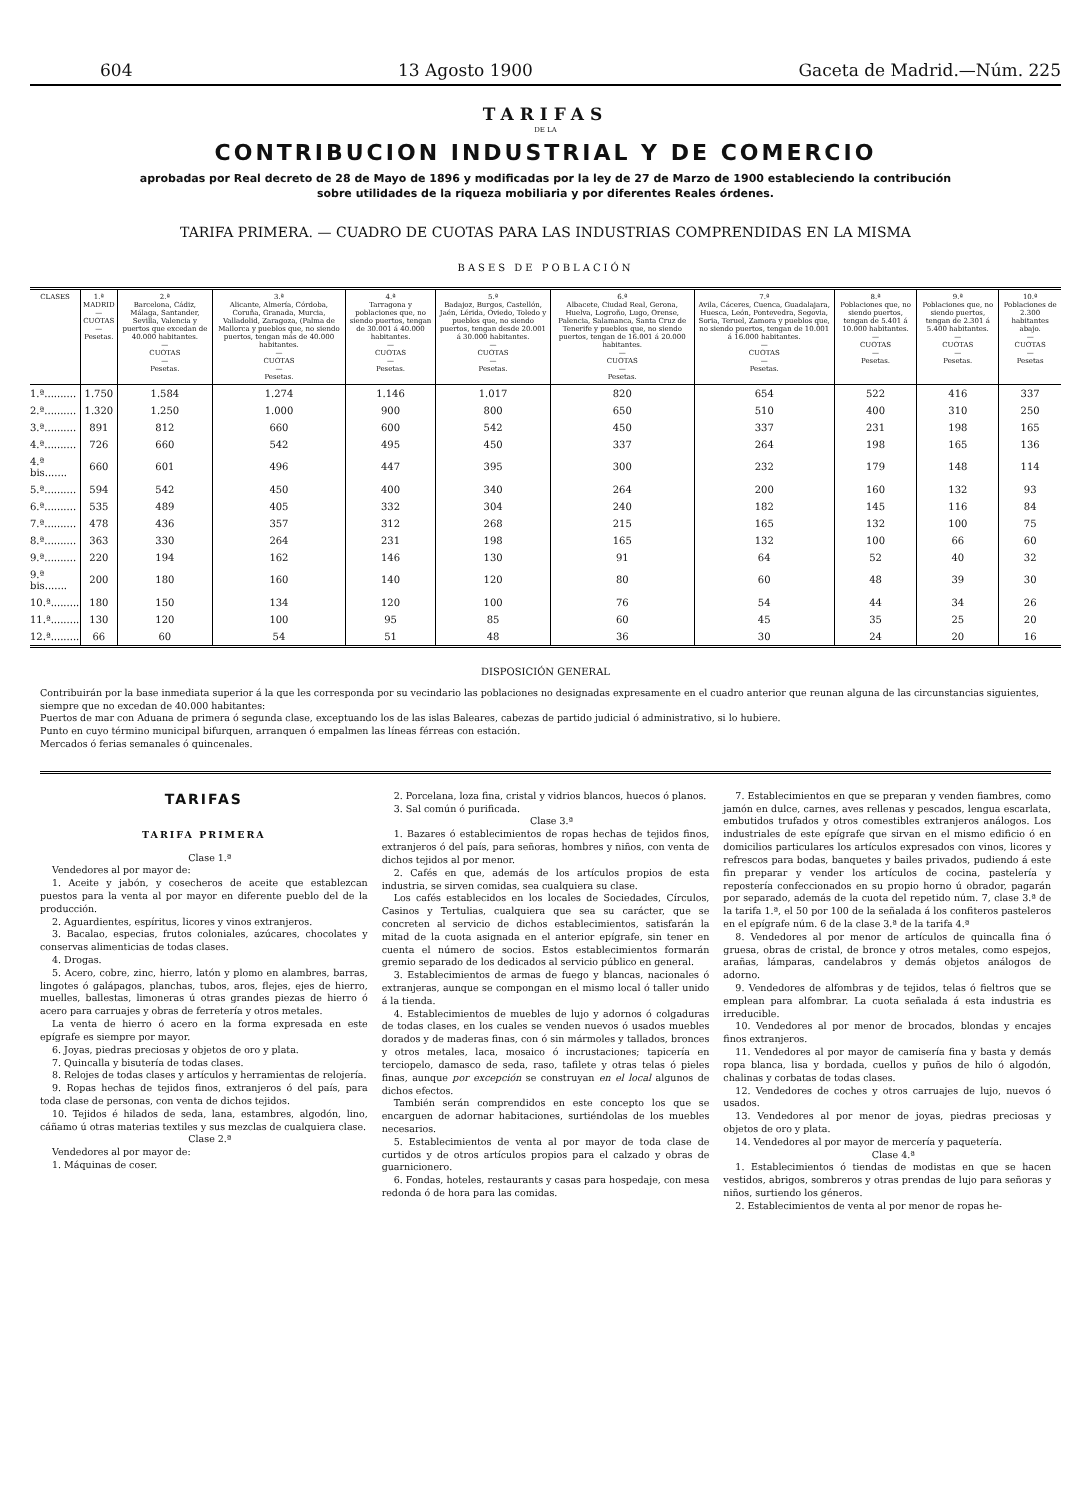604 13 Agosto 1900 Gaceta de Madrid.—Núm. 225
TARIFAS
DE LA
CONTRIBUCION INDUSTRIAL Y DE COMERCIO
aprobadas por Real decreto de 28 de Mayo de 1896 y modificadas por la ley de 27 de Marzo de 1900 estableciendo la contribución
sobre utilidades de la riqueza mobiliaria y por diferentes Reales órdenes.
TARIFA PRIMERA. — CUADRO DE CUOTAS PARA LAS INDUSTRIAS COMPRENDIDAS EN LA MISMA
BASES DE POBLACIÓN
| CLASES | 1.ª MADRID — CUOTAS — Pesetas. | 2.ª Barcelona, Cádiz, Málaga, Santander, Sevilla, Valencia y puertos que excedan de 40.000 habitantes. — CUOTAS — Pesetas. | 3.ª Alicante, Almería, Córdoba, Coruña, Granada, Murcia, Valladolid, Zaragoza, (Palma de Mallorca y pueblos que, no siendo puertos, tengan más de 40.000 habitantes. — CUOTAS — Pesetas. | 4.ª Tarragona y poblaciones que, no siendo puertos, tengan de 30.001 á 40.000 habitantes. — CUOTAS — Pesetas. | 5.ª Badajoz, Burgos, Castellón, Jaén, Lérida, Oviedo, Toledo y pueblos que, no siendo puertos, tengan desde 20.001 á 30.000 habitantes. — CUOTAS — Pesetas. | 6.ª Albacete, Ciudad Real, Gerona, Huelva, Logroño, Lugo, Orense, Palencia, Salamanca, Santa Cruz de Tenerife y pueblos que, no siendo puertos, tengan de 16.001 á 20.000 habitantes. — CUOTAS — Pesetas. | 7.ª Avila, Cáceres, Cuenca, Guadalajara, Huesca, León, Pontevedra, Segovia, Soria, Teruel, Zamora y pueblos que, no siendo puertos, tengan de 10.001 á 16.000 habitantes. — CUOTAS — Pesetas. | 8.ª Poblaciones que, no siendo puertos, tengan de 5.401 á 10.000 habitantes. — CUOTAS — Pesetas. | 9.ª Poblaciones que, no siendo puertos, tengan de 2.301 á 5.400 habitantes. — CUOTAS — Pesetas. | 10.ª Poblaciones de 2.300 habitantes abajo. — CUOTAS — Pesetas |
| --- | --- | --- | --- | --- | --- | --- | --- | --- | --- | --- |
| 1.ª.......... | 1.750 | 1.584 | 1.274 | 1.146 | 1.017 | 820 | 654 | 522 | 416 | 337 |
| 2.ª.......... | 1.320 | 1.250 | 1.000 | 900 | 800 | 650 | 510 | 400 | 310 | 250 |
| 3.ª.......... | 891 | 812 | 660 | 600 | 542 | 450 | 337 | 231 | 198 | 165 |
| 4.ª.......... | 726 | 660 | 542 | 495 | 450 | 337 | 264 | 198 | 165 | 136 |
| 4.ª bis....... | 660 | 601 | 496 | 447 | 395 | 300 | 232 | 179 | 148 | 114 |
| 5.ª.......... | 594 | 542 | 450 | 400 | 340 | 264 | 200 | 160 | 132 | 93 |
| 6.ª.......... | 535 | 489 | 405 | 332 | 304 | 240 | 182 | 145 | 116 | 84 |
| 7.ª.......... | 478 | 436 | 357 | 312 | 268 | 215 | 165 | 132 | 100 | 75 |
| 8.ª.......... | 363 | 330 | 264 | 231 | 198 | 165 | 132 | 100 | 66 | 60 |
| 9.ª.......... | 220 | 194 | 162 | 146 | 130 | 91 | 64 | 52 | 40 | 32 |
| 9.ª bis....... | 200 | 180 | 160 | 140 | 120 | 80 | 60 | 48 | 39 | 30 |
| 10.ª......... | 180 | 150 | 134 | 120 | 100 | 76 | 54 | 44 | 34 | 26 |
| 11.ª......... | 130 | 120 | 100 | 95 | 85 | 60 | 45 | 35 | 25 | 20 |
| 12.ª......... | 66 | 60 | 54 | 51 | 48 | 36 | 30 | 24 | 20 | 16 |
DISPOSICIÓN GENERAL
Contribuirán por la base inmediata superior á la que les corresponda por su vecindario las poblaciones no designadas expresamente en el cuadro anterior que reunan alguna de las circunstancias siguientes, siempre que no excedan de 40.000 habitantes:
Puertos de mar con Aduana de primera ó segunda clase, exceptuando los de las islas Baleares, cabezas de partido judicial ó administrativo, si lo hubiere.
Punto en cuyo término municipal bifurquen, arranquen ó empalmen las líneas férreas con estación.
Mercados ó ferias semanales ó quincenales.
TARIFAS
TARIFA PRIMERA
Clase 1.ª
Vendedores al por mayor de:
1. Aceite y jabón, y cosecheros de aceite que establezcan puestos para la venta al por mayor en diferente pueblo del de la producción.
2. Aguardientes, espíritus, licores y vinos extranjeros.
3. Bacalao, especias, frutos coloniales, azúcares, chocolates y conservas alimenticias de todas clases.
4. Drogas.
5. Acero, cobre, zinc, hierro, latón y plomo en alambres, barras, lingotes ó galápagos, planchas, tubos, aros, flejes, ejes de hierro, muelles, ballestas, limoneras ú otras grandes piezas de hierro ó acero para carruajes y obras de ferretería y otros metales.
La venta de hierro ó acero en la forma expresada en este epígrafe es siempre por mayor.
6. Joyas, piedras preciosas y objetos de oro y plata.
7. Quincalla y bisutería de todas clases.
8. Relojes de todas clases y artículos y herramientas de relojería.
9. Ropas hechas de tejidos finos, extranjeros ó del país, para toda clase de personas, con venta de dichos tejidos.
10. Tejidos é hilados de seda, lana, estambres, algodón, lino, cáñamo ú otras materias textiles y sus mezclas de cualquiera clase.
Clase 2.ª
Vendedores al por mayor de:
1. Máquinas de coser.
2. Porcelana, loza fina, cristal y vidrios blancos, huecos ó planos.
3. Sal común ó purificada.
Clase 3.ª
1. Bazares ó establecimientos de ropas hechas de tejidos finos, extranjeros ó del país, para señoras, hombres y niños, con venta de dichos tejidos al por menor.
2. Cafés en que, además de los artículos propios de esta industria, se sirven comidas, sea cualquiera su clase.
Los cafés establecidos en los locales de Sociedades, Círculos, Casinos y Tertulias, cualquiera que sea su carácter, que se concreten al servicio de dichos establecimientos, satisfarán la mitad de la cuota asignada en el anterior epígrafe, sin tener en cuenta el número de socios. Estos establecimientos formarán gremio separado de los dedicados al servicio público en general.
3. Establecimientos de armas de fuego y blancas, nacionales ó extranjeras, aunque se compongan en el mismo local ó taller unido á la tienda.
4. Establecimientos de muebles de lujo y adornos ó colgaduras de todas clases, en los cuales se venden nuevos ó usados muebles dorados y de maderas finas, con ó sin mármoles y tallados, bronces y otros metales, laca, mosaico ó incrustaciones; tapicería en terciopelo, damasco de seda, raso, tafilete y otras telas ó pieles finas, aunque por excepción se construyan en el local algunos de dichos efectos.
También serán comprendidos en este concepto los que se encarguen de adornar habitaciones, surtiéndolas de los muebles necesarios.
5. Establecimientos de venta al por mayor de toda clase de curtidos y de otros artículos propios para el calzado y obras de guarnicionero.
6. Fondas, hoteles, restaurants y casas para hospedaje, con mesa redonda ó de hora para las comidas.
7. Establecimientos en que se preparan y venden fiambres, como jamón en dulce, carnes, aves rellenas y pescados, lengua escarlata, embutidos trufados y otros comestibles extranjeros análogos. Los industriales de este epígrafe que sirvan en el mismo edificio ó en domicilios particulares los artículos expresados con vinos, licores y refrescos para bodas, banquetes y bailes privados, pudiendo á este fin preparar y vender los artículos de cocina, pastelería y repostería confeccionados en su propio horno ú obrador, pagarán por separado, además de la cuota del repetido núm. 7, clase 3.ª de la tarifa 1.ª, el 50 por 100 de la señalada á los confiteros pasteleros en el epígrafe núm. 6 de la clase 3.ª de la tarifa 4.ª
8. Vendedores al por menor de artículos de quincalla fina ó gruesa, obras de cristal, de bronce y otros metales, como espejos, arañas, lámparas, candelabros y demás objetos análogos de adorno.
9. Vendedores de alfombras y de tejidos, telas ó fieltros que se emplean para alfombrar. La cuota señalada á esta industria es irreducible.
10. Vendedores al por menor de brocados, blondas y encajes finos extranjeros.
11. Vendedores al por mayor de camisería fina y basta y demás ropa blanca, lisa y bordada, cuellos y puños de hilo ó algodón, chalinas y corbatas de todas clases.
12. Vendedores de coches y otros carruajes de lujo, nuevos ó usados.
13. Vendedores al por menor de joyas, piedras preciosas y objetos de oro y plata.
14. Vendedores al por mayor de mercería y paquetería.
Clase 4.ª
1. Establecimientos ó tiendas de modistas en que se hacen vestidos, abrigos, sombreros y otras prendas de lujo para señoras y niños, surtiendo los géneros.
2. Establecimientos de venta al por menor de ropas he-